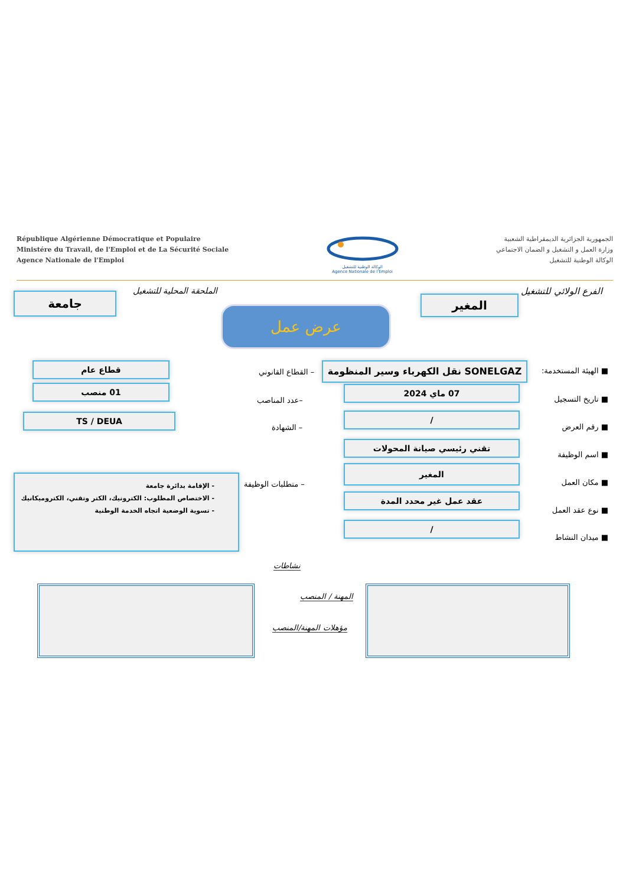République Algérienne Démocratique et Populaire
Ministére du Travail, de l'Emploi et de La Sécurité Sociale
Agence Nationale de l'Emploi
الوكالة الوطنية للتشغيل
Agence Nationale de l'Emploi
الجمهورية الجزائرية الديمقراطية الشعبية
وزارة العمل و التشغيل و الضمان الاجتماعي
الوكالة الوطنية للتشغيل
الفرع الولائي للتشغيل الملحقة المحلية للتشغيل
المغير جامعة
عرض عمل
■ الهيئة المستخدمة: SONELGAZ نقل الكهرباء وسير المنظومة
– القطاع القانوني
قطاع عام
■ تاريخ التسجيل
07 ماي 2024
–عدد المناصب
01 منصب
■ رقم العرض
/
– الشهادة
TS / DEUA
■ اسم الوظيفة
تقني رئيسي صيانة المحولات
■ مكان العمل
المغير
– متطلبات الوظيفة
- الإقامة بدائرة جامعة
- الاختصاص المطلوب: الكترونيك، الكتر وتقني، الكتروميكانيك
- تسوية الوضعية اتجاه الخدمة الوطنية
■ نوع عقد العمل
عقد عمل غير محدد المدة
■ ميدان النشاط
/
نشاطات
المهنة / المنصب
مؤهلات المهنة/المنصب